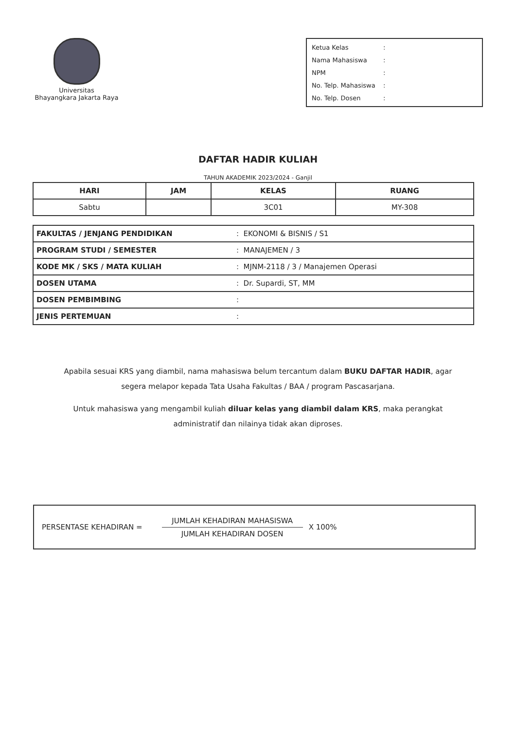Universitas
Bhayangkara Jakarta Raya
Ketua Kelas:
Nama Mahasiswa:
NPM:
No. Telp. Mahasiswa:
No. Telp. Dosen:
DAFTAR HADIR KULIAH
TAHUN AKADEMIK 2023/2024 - Ganjil
| HARI | JAM | KELAS | RUANG |
| --- | --- | --- | --- |
| Sabtu | | 3C01 | MY-308 |
| FAKULTAS / JENJANG PENDIDIKAN | : EKONOMI & BISNIS / S1 |
| PROGRAM STUDI / SEMESTER | : MANAJEMEN / 3 |
| KODE MK / SKS / MATA KULIAH | : MJNM-2118 / 3 / Manajemen Operasi |
| DOSEN UTAMA | : Dr. Supardi, ST, MM |
| DOSEN PEMBIMBING | : |
| JENIS PERTEMUAN | : |
Apabila sesuai KRS yang diambil, nama mahasiswa belum tercantum dalam BUKU DAFTAR HADIR, agar segera melapor kepada Tata Usaha Fakultas / BAA / program Pascasarjana.
Untuk mahasiswa yang mengambil kuliah diluar kelas yang diambil dalam KRS, maka perangkat administratif dan nilainya tidak akan diproses.
PERSENTASE KEHADIRAN =
JUMLAH KEHADIRAN MAHASISWA
JUMLAH KEHADIRAN DOSEN
X 100%